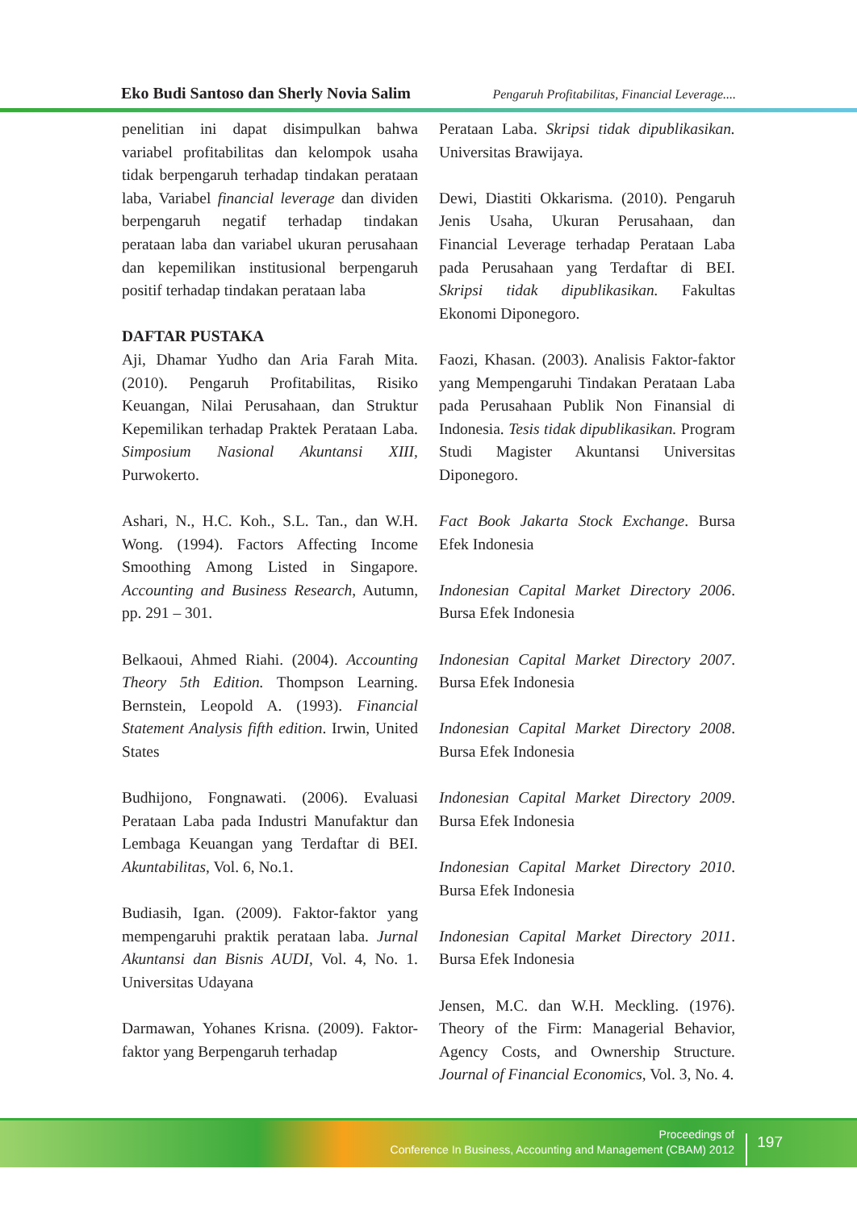Eko Budi Santoso dan Sherly Novia Salim Pengaruh Profitabilitas, Financial Leverage....
penelitian ini dapat disimpulkan bahwa variabel profitabilitas dan kelompok usaha tidak berpengaruh terhadap tindakan perataan laba, Variabel financial leverage dan dividen berpengaruh negatif terhadap tindakan perataan laba dan variabel ukuran perusahaan dan kepemilikan institusional berpengaruh positif terhadap tindakan perataan laba
DAFTAR PUSTAKA
Aji, Dhamar Yudho dan Aria Farah Mita. (2010). Pengaruh Profitabilitas, Risiko Keuangan, Nilai Perusahaan, dan Struktur Kepemilikan terhadap Praktek Perataan Laba. Simposium Nasional Akuntansi XIII, Purwokerto.
Ashari, N., H.C. Koh., S.L. Tan., dan W.H. Wong. (1994). Factors Affecting Income Smoothing Among Listed in Singapore. Accounting and Business Research, Autumn, pp. 291 – 301.
Belkaoui, Ahmed Riahi. (2004). Accounting Theory 5th Edition. Thompson Learning. Bernstein, Leopold A. (1993). Financial Statement Analysis fifth edition. Irwin, United States
Budhijono, Fongnawati. (2006). Evaluasi Perataan Laba pada Industri Manufaktur dan Lembaga Keuangan yang Terdaftar di BEI. Akuntabilitas, Vol. 6, No.1.
Budiasih, Igan. (2009). Faktor-faktor yang mempengaruhi praktik perataan laba. Jurnal Akuntansi dan Bisnis AUDI, Vol. 4, No. 1. Universitas Udayana
Darmawan, Yohanes Krisna. (2009). Faktor-faktor yang Berpengaruh terhadap
Perataan Laba. Skripsi tidak dipublikasikan. Universitas Brawijaya.
Dewi, Diastiti Okkarisma. (2010). Pengaruh Jenis Usaha, Ukuran Perusahaan, dan Financial Leverage terhadap Perataan Laba pada Perusahaan yang Terdaftar di BEI. Skripsi tidak dipublikasikan. Fakultas Ekonomi Diponegoro.
Faozi, Khasan. (2003). Analisis Faktor-faktor yang Mempengaruhi Tindakan Perataan Laba pada Perusahaan Publik Non Finansial di Indonesia. Tesis tidak dipublikasikan. Program Studi Magister Akuntansi Universitas Diponegoro.
Fact Book Jakarta Stock Exchange. Bursa Efek Indonesia
Indonesian Capital Market Directory 2006. Bursa Efek Indonesia
Indonesian Capital Market Directory 2007. Bursa Efek Indonesia
Indonesian Capital Market Directory 2008. Bursa Efek Indonesia
Indonesian Capital Market Directory 2009. Bursa Efek Indonesia
Indonesian Capital Market Directory 2010. Bursa Efek Indonesia
Indonesian Capital Market Directory 2011. Bursa Efek Indonesia
Jensen, M.C. dan W.H. Meckling. (1976). Theory of the Firm: Managerial Behavior, Agency Costs, and Ownership Structure. Journal of Financial Economics, Vol. 3, No. 4.
Proceedings of
Conference In Business, Accounting and Management (CBAM) 2012
197